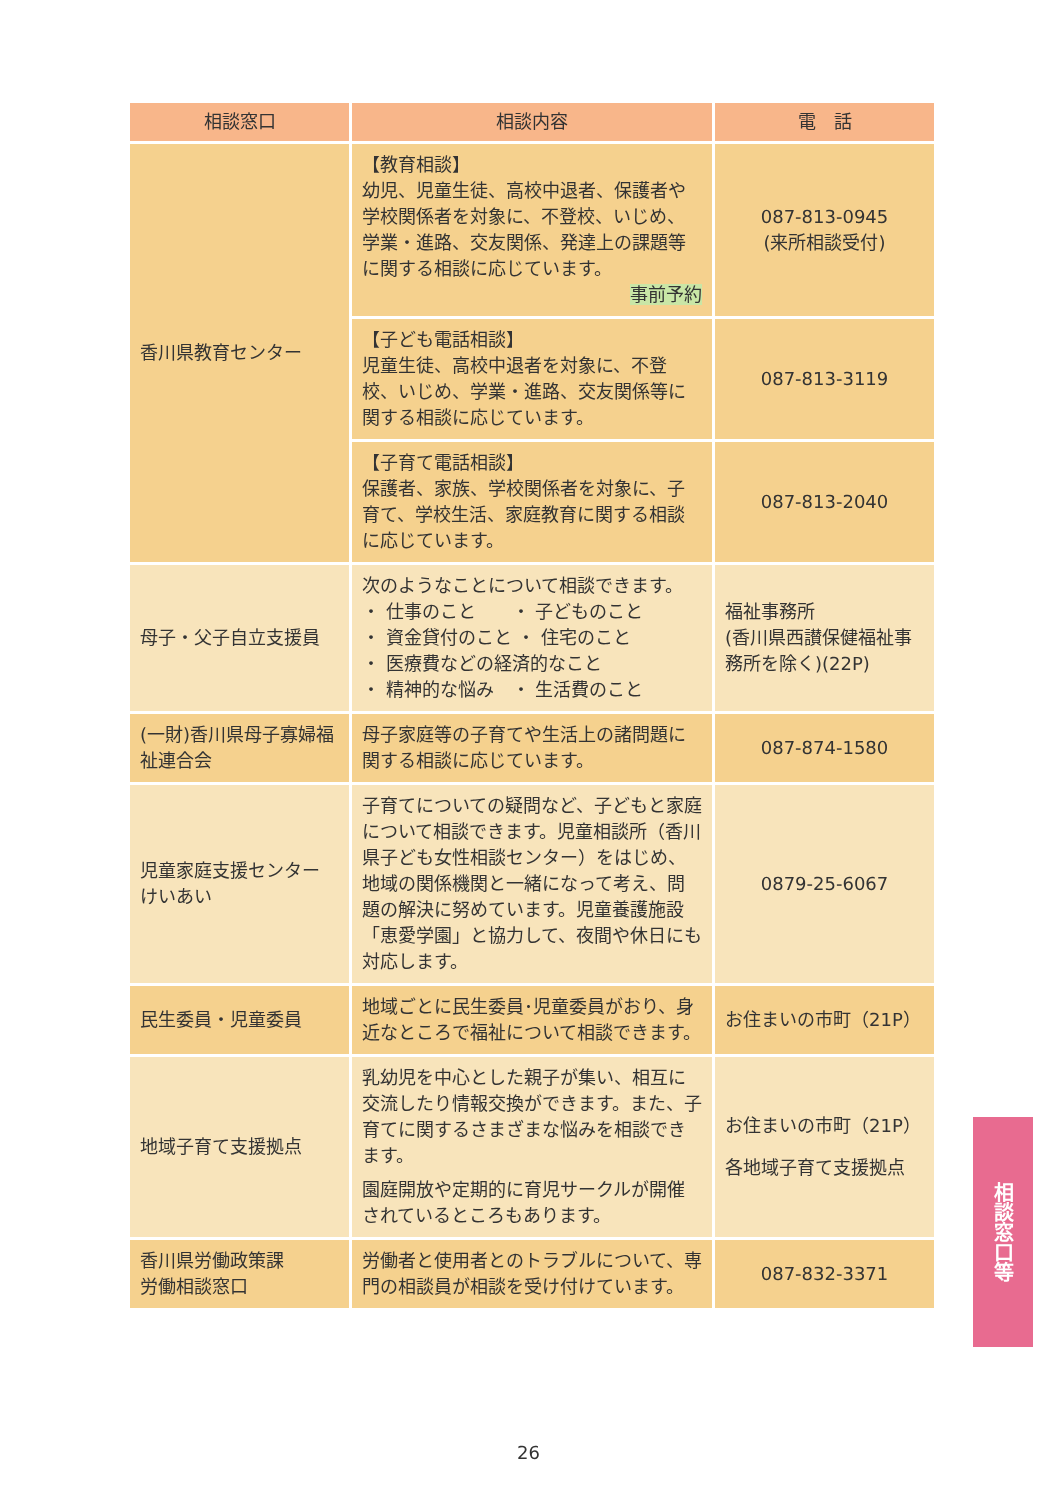| 相談窓口 | 相談内容 | 電 話 |
| --- | --- | --- |
| 香川県教育センター | 【教育相談】 幼児、児童生徒、高校中退者、保護者や学校関係者を対象に、不登校、いじめ、学業・進路、交友関係、発達上の課題等に関する相談に応じています。 事前予約 | 087-813-0945 (来所相談受付) |
| | 【子ども電話相談】 児童生徒、高校中退者を対象に、不登校、いじめ、学業・進路、交友関係等に関する相談に応じています。 | 087-813-3119 |
| | 【子育て電話相談】 保護者、家族、学校関係者を対象に、子育て、学校生活、家庭教育に関する相談に応じています。 | 087-813-2040 |
| 母子・父子自立支援員 | 次のようなことについて相談できます。 ・ 仕事のこと ・ 子どものこと ・ 資金貸付のこと ・ 住宅のこと ・ 医療費などの経済的なこと ・ 精神的な悩み ・ 生活費のこと | 福祉事務所 (香川県西讃保健福祉事務所を除く)(22P) |
| (一財)香川県母子寡婦福祉連合会 | 母子家庭等の子育てや生活上の諸問題に関する相談に応じています。 | 087-874-1580 |
| 児童家庭支援センター けいあい | 子育てについての疑問など、子どもと家庭について相談できます。児童相談所（香川県子ども女性相談センター）をはじめ、地域の関係機関と一緒になって考え、問題の解決に努めています。児童養護施設「恵愛学園」と協力して、夜間や休日にも対応します。 | 0879-25-6067 |
| 民生委員・児童委員 | 地域ごとに民生委員･児童委員がおり、身近なところで福祉について相談できます。 | お住まいの市町（21P） |
| 地域子育て支援拠点 | 乳幼児を中心とした親子が集い、相互に交流したり情報交換ができます。また、子育てに関するさまざまな悩みを相談できます。 園庭開放や定期的に育児サークルが開催されているところもあります。 | お住まいの市町（21P） 各地域子育て支援拠点 |
| 香川県労働政策課 労働相談窓口 | 労働者と使用者とのトラブルについて、専門の相談員が相談を受け付けています。 | 087-832-3371 |
相談窓口等
26